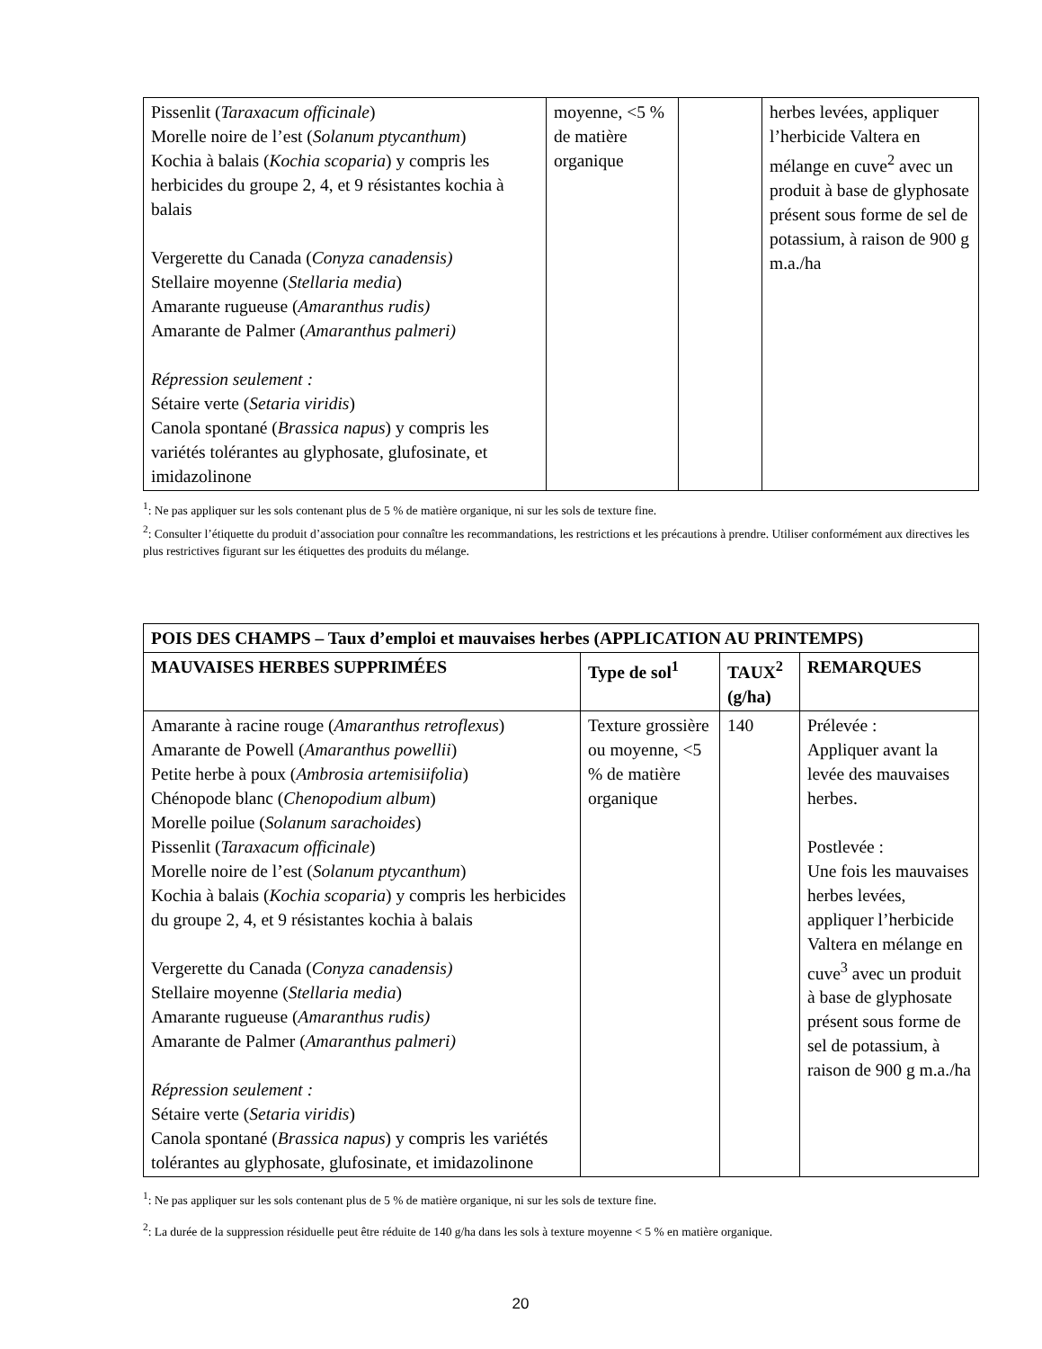| Pissenlit ( Taraxacum officinale ) Morelle noire de l’est ( Solanum ptycanthum ) Kochia à balais ( Kochia scoparia ) y compris les herbicides du groupe 2, 4, et 9 résistantes kochia à balais Vergerette du Canada ( Conyza canadensis) Stellaire moyenne ( Stellaria media ) Amarante rugueuse ( Amaranthus rudis) Amarante de Palmer ( Amaranthus palmeri) Répression seulement : Sétaire verte ( Setaria viridis ) Canola spontané ( Brassica napus ) y compris les variétés tolérantes au glyphosate, glufosinate, et imidazolinone | moyenne, <5 % de matière organique | | herbes levées, appliquer l’herbicide Valtera en mélange en cuve<sup>2</sup> avec un produit à base de glyphosate présent sous forme de sel de potassium, à raison de 900 g m.a./ha |
<sup>1</sup>: Ne pas appliquer sur les sols contenant plus de 5 % de matière organique, ni sur les sols de texture fine.
<sup>2</sup>: Consulter l’étiquette du produit d’association pour connaître les recommandations, les restrictions et les précautions à prendre. Utiliser conformément aux directives les plus restrictives figurant sur les étiquettes des produits du mélange.
| POIS DES CHAMPS – Taux d’emploi et mauvaises herbes (APPLICATION AU PRINTEMPS) | | | |
| --- | --- | --- | --- |
| MAUVAISES HERBES SUPPRIMÉES | Type de sol<sup>1</sup> | TAUX<sup>2</sup> (g/ha) | REMARQUES |
| Amarante à racine rouge ( Amaranthus retroflexus ) Amarante de Powell ( Amaranthus powellii ) Petite herbe à poux ( Ambrosia artemisiifolia ) Chénopode blanc ( Chenopodium album ) Morelle poilue ( Solanum sarachoides ) Pissenlit ( Taraxacum officinale ) Morelle noire de l’est ( Solanum ptycanthum ) Kochia à balais ( Kochia scoparia ) y compris les herbicides du groupe 2, 4, et 9 résistantes kochia à balais Vergerette du Canada ( Conyza canadensis) Stellaire moyenne ( Stellaria media ) Amarante rugueuse ( Amaranthus rudis) Amarante de Palmer ( Amaranthus palmeri) Répression seulement : Sétaire verte ( Setaria viridis ) Canola spontané ( Brassica napus ) y compris les variétés tolérantes au glyphosate, glufosinate, et imidazolinone | Texture grossière ou moyenne, <5 % de matière organique | 140 | Prélevée : Appliquer avant la levée des mauvaises herbes. Postlevée : Une fois les mauvaises herbes levées, appliquer l’herbicide Valtera en mélange en cuve<sup>3</sup> avec un produit à base de glyphosate présent sous forme de sel de potassium, à raison de 900 g m.a./ha |
<sup>1</sup>: Ne pas appliquer sur les sols contenant plus de 5 % de matière organique, ni sur les sols de texture fine.
<sup>2</sup>: La durée de la suppression résiduelle peut être réduite de 140 g/ha dans les sols à texture moyenne < 5 % en matière organique.
20